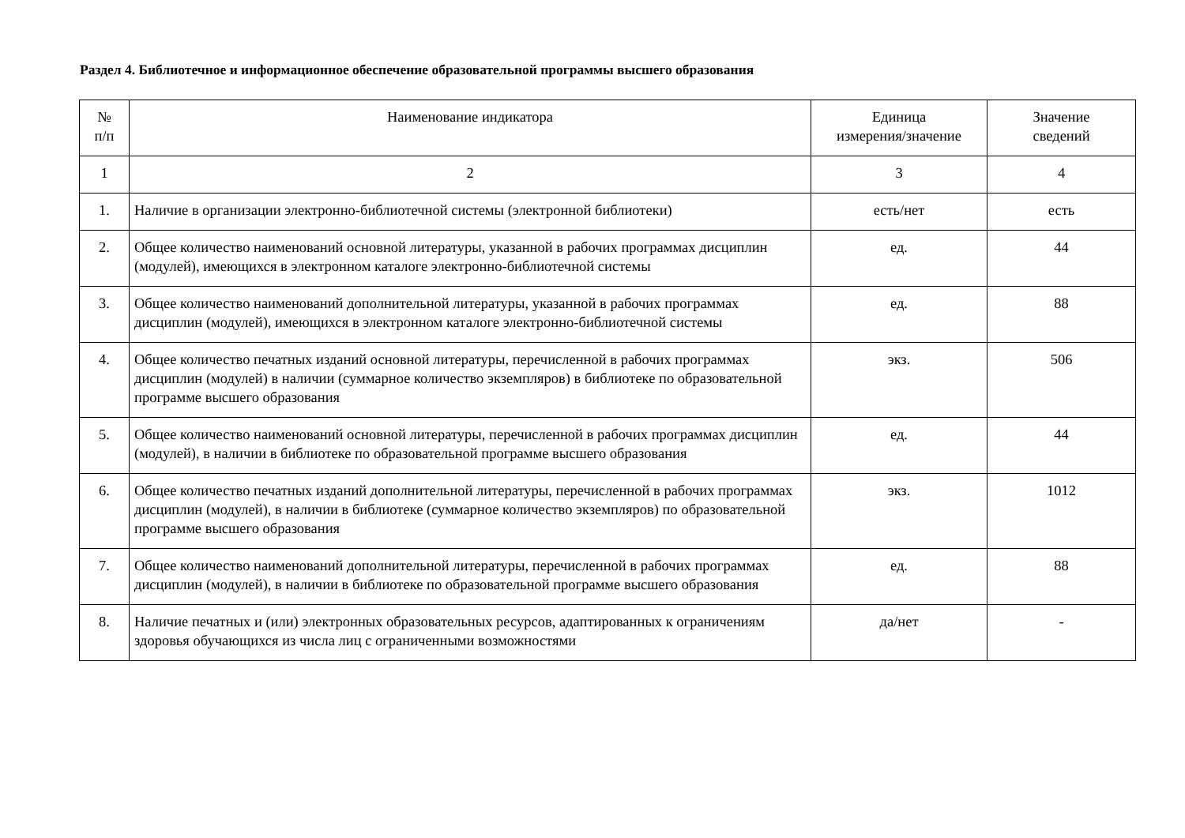Раздел 4. Библиотечное и информационное обеспечение образовательной программы высшего образования
| № п/п | Наименование индикатора | Единица измерения/значение | Значение сведений |
| --- | --- | --- | --- |
| 1 | 2 | 3 | 4 |
| 1. | Наличие в организации электронно-библиотечной системы (электронной библиотеки) | есть/нет | есть |
| 2. | Общее количество наименований основной литературы, указанной в рабочих программах дисциплин (модулей), имеющихся в электронном каталоге электронно-библиотечной системы | ед. | 44 |
| 3. | Общее количество наименований дополнительной литературы, указанной в рабочих программах дисциплин (модулей), имеющихся в электронном каталоге электронно-библиотечной системы | ед. | 88 |
| 4. | Общее количество печатных изданий основной литературы, перечисленной в рабочих программах дисциплин (модулей) в наличии (суммарное количество экземпляров) в библиотеке по образовательной программе высшего образования | экз. | 506 |
| 5. | Общее количество наименований основной литературы, перечисленной в рабочих программах дисциплин (модулей), в наличии в библиотеке по образовательной программе высшего образования | ед. | 44 |
| 6. | Общее количество печатных изданий дополнительной литературы, перечисленной в рабочих программах дисциплин (модулей), в наличии в библиотеке (суммарное количество экземпляров) по образовательной программе высшего образования | экз. | 1012 |
| 7. | Общее количество наименований дополнительной литературы, перечисленной в рабочих программах дисциплин (модулей), в наличии в библиотеке по образовательной программе высшего образования | ед. | 88 |
| 8. | Наличие печатных и (или) электронных образовательных ресурсов, адаптированных к ограничениям здоровья обучающихся из числа лиц с ограниченными возможностями | да/нет | - |